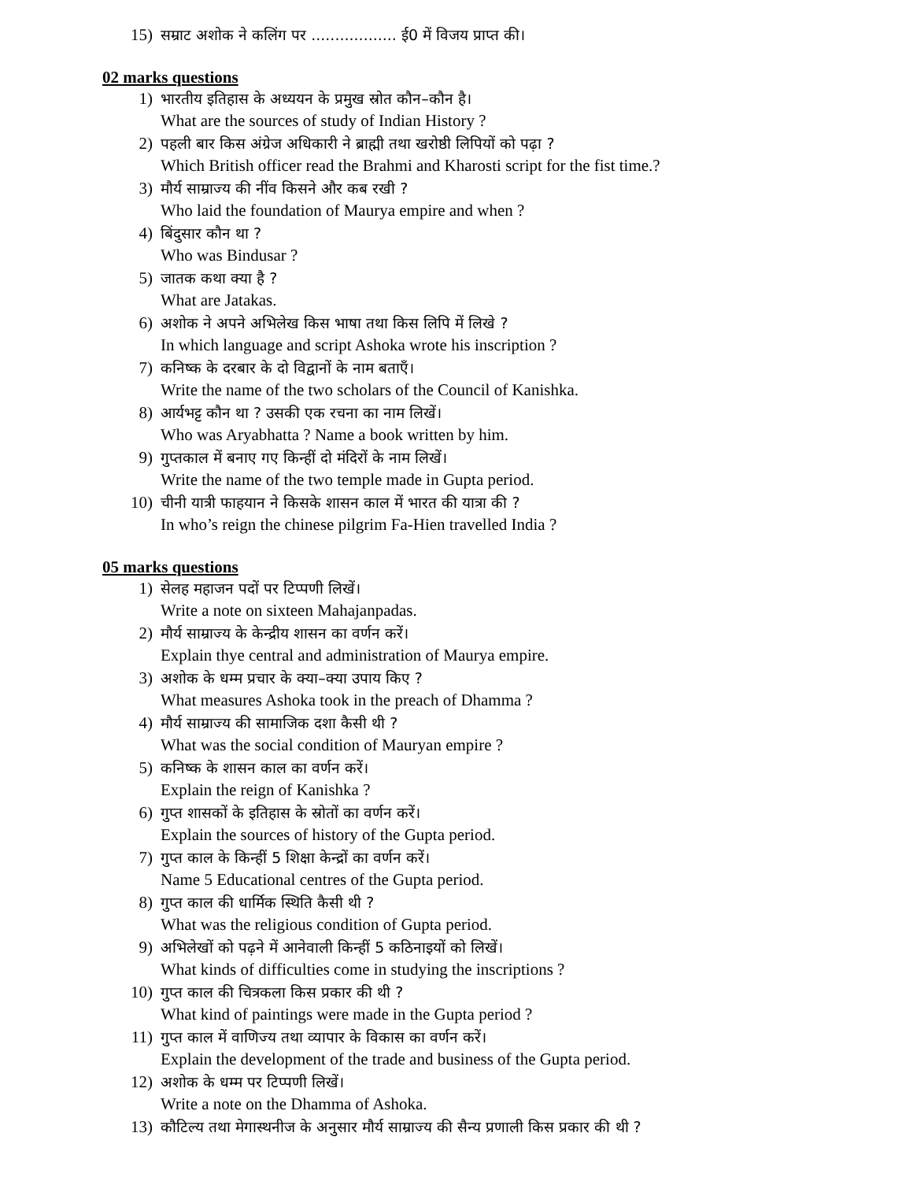15) सम्राट अशोक ने कलिंग पर .................. ई0 में विजय प्राप्त की।
02 marks questions
1) भारतीय इतिहास के अध्ययन के प्रमुख स्रोत कौन–कौन है।
What are the sources of study of Indian History ?
2) पहली बार किस अंग्रेज अधिकारी ने ब्राह्मी तथा खरोष्ठी लिपियों को पढ़ा ?
Which British officer read the Brahmi and Kharosti script for the fist time.?
3) मौर्य साम्राज्य की नींव किसने और कब रखी ?
Who laid the foundation of Maurya empire and when ?
4) बिंदुसार कौन था ?
Who was Bindusar ?
5) जातक कथा क्या है ?
What are Jatakas.
6) अशोक ने अपने अभिलेख किस भाषा तथा किस लिपि में लिखे ?
In which language and script Ashoka wrote his inscription ?
7) कनिष्क के दरबार के दो विद्वानों के नाम बताएँ।
Write the name of the two scholars of the Council of Kanishka.
8) आर्यभट्ट कौन था ? उसकी एक रचना का नाम लिखें।
Who was Aryabhatta ? Name a book written by him.
9) गुप्तकाल में बनाए गए किन्हीं दो मंदिरों के नाम लिखें।
Write the name of the two temple made in Gupta period.
10) चीनी यात्री फाहयान ने किसके शासन काल में भारत की यात्रा की ?
In who’s reign the chinese pilgrim Fa-Hien travelled India ?
05 marks questions
1) सेलह महाजन पदों पर टिप्पणी लिखें।
Write a note on sixteen Mahajanpadas.
2) मौर्य साम्राज्य के केन्द्रीय शासन का वर्णन करें।
Explain thye central and administration of Maurya empire.
3) अशोक के धम्म प्रचार के क्या–क्या उपाय किए ?
What measures Ashoka took in the preach of Dhamma ?
4) मौर्य साम्राज्य की सामाजिक दशा कैसी थी ?
What was the social condition of Mauryan empire ?
5) कनिष्क के शासन काल का वर्णन करें।
Explain the reign of Kanishka ?
6) गुप्त शासकों के इतिहास के स्रोतों का वर्णन करें।
Explain the sources of history of the Gupta period.
7) गुप्त काल के किन्हीं 5 शिक्षा केन्द्रों का वर्णन करें।
Name 5 Educational centres of the Gupta period.
8) गुप्त काल की धार्मिक स्थिति कैसी थी ?
What was the religious condition of Gupta period.
9) अभिलेखों को पढ़ने में आनेवाली किन्हीं 5 कठिनाइयों को लिखें।
What kinds of difficulties come in studying the inscriptions ?
10) गुप्त काल की चित्रकला किस प्रकार की थी ?
What kind of paintings were made in the Gupta period ?
11) गुप्त काल में वाणिज्य तथा व्यापार के विकास का वर्णन करें।
Explain the development of the trade and business of the Gupta period.
12) अशोक के धम्म पर टिप्पणी लिखें।
Write a note on the Dhamma of Ashoka.
13) कौटिल्य तथा मेगास्थनीज के अनुसार मौर्य साम्राज्य की सैन्य प्रणाली किस प्रकार की थी ?